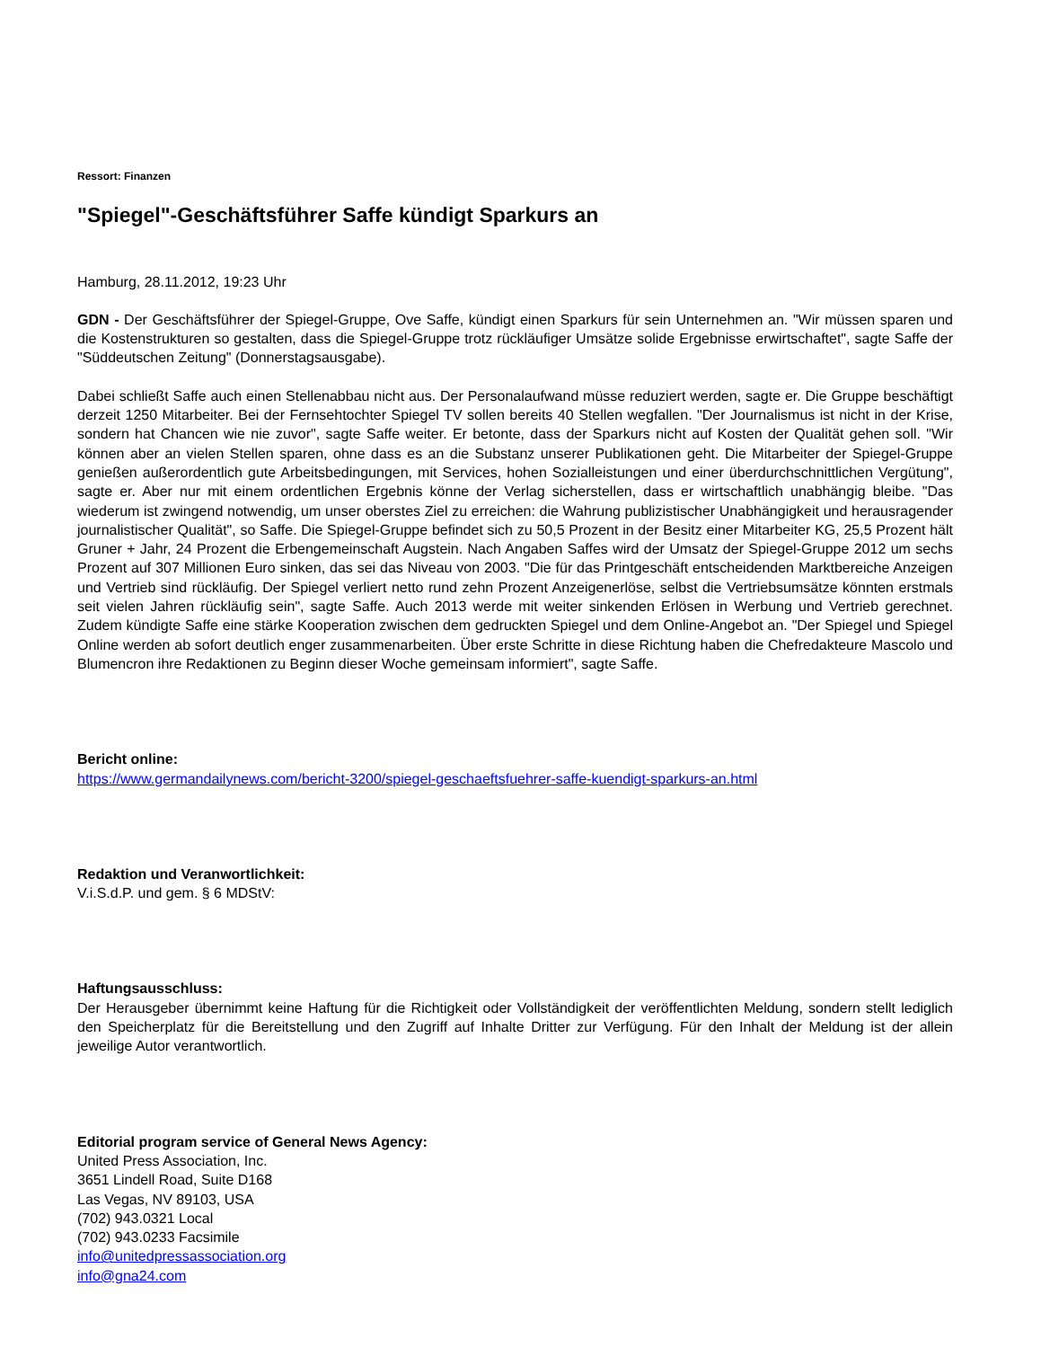Ressort: Finanzen
"Spiegel"-Geschäftsführer Saffe kündigt Sparkurs an
Hamburg, 28.11.2012, 19:23 Uhr
GDN - Der Geschäftsführer der Spiegel-Gruppe, Ove Saffe, kündigt einen Sparkurs für sein Unternehmen an. "Wir müssen sparen und die Kostenstrukturen so gestalten, dass die Spiegel-Gruppe trotz rückläufiger Umsätze solide Ergebnisse erwirtschaftet", sagte Saffe der "Süddeutschen Zeitung" (Donnerstagsausgabe).
Dabei schließt Saffe auch einen Stellenabbau nicht aus. Der Personalaufwand müsse reduziert werden, sagte er. Die Gruppe beschäftigt derzeit 1250 Mitarbeiter. Bei der Fernsehtochter Spiegel TV sollen bereits 40 Stellen wegfallen. "Der Journalismus ist nicht in der Krise, sondern hat Chancen wie nie zuvor", sagte Saffe weiter. Er betonte, dass der Sparkurs nicht auf Kosten der Qualität gehen soll. "Wir können aber an vielen Stellen sparen, ohne dass es an die Substanz unserer Publikationen geht. Die Mitarbeiter der Spiegel-Gruppe genießen außerordentlich gute Arbeitsbedingungen, mit Services, hohen Sozialleistungen und einer überdurchschnittlichen Vergütung", sagte er. Aber nur mit einem ordentlichen Ergebnis könne der Verlag sicherstellen, dass er wirtschaftlich unabhängig bleibe. "Das wiederum ist zwingend notwendig, um unser oberstes Ziel zu erreichen: die Wahrung publizistischer Unabhängigkeit und herausragender journalistischer Qualität", so Saffe. Die Spiegel-Gruppe befindet sich zu 50,5 Prozent in der Besitz einer Mitarbeiter KG, 25,5 Prozent hält Gruner + Jahr, 24 Prozent die Erbengemeinschaft Augstein. Nach Angaben Saffes wird der Umsatz der Spiegel-Gruppe 2012 um sechs Prozent auf 307 Millionen Euro sinken, das sei das Niveau von 2003. "Die für das Printgeschäft entscheidenden Marktbereiche Anzeigen und Vertrieb sind rückläufig. Der Spiegel verliert netto rund zehn Prozent Anzeigenerlöse, selbst die Vertriebsumsätze könnten erstmals seit vielen Jahren rückläufig sein", sagte Saffe. Auch 2013 werde mit weiter sinkenden Erlösen in Werbung und Vertrieb gerechnet. Zudem kündigte Saffe eine stärke Kooperation zwischen dem gedruckten Spiegel und dem Online-Angebot an. "Der Spiegel und Spiegel Online werden ab sofort deutlich enger zusammenarbeiten. Über erste Schritte in diese Richtung haben die Chefredakteure Mascolo und Blumencron ihre Redaktionen zu Beginn dieser Woche gemeinsam informiert", sagte Saffe.
Bericht online:
https://www.germandailynews.com/bericht-3200/spiegel-geschaeftsfuehrer-saffe-kuendigt-sparkurs-an.html
Redaktion und Veranwortlichkeit:
V.i.S.d.P. und gem. § 6 MDStV:
Haftungsausschluss:
Der Herausgeber übernimmt keine Haftung für die Richtigkeit oder Vollständigkeit der veröffentlichten Meldung, sondern stellt lediglich den Speicherplatz für die Bereitstellung und den Zugriff auf Inhalte Dritter zur Verfügung. Für den Inhalt der Meldung ist der allein jeweilige Autor verantwortlich.
Editorial program service of General News Agency:
United Press Association, Inc.
3651 Lindell Road, Suite D168
Las Vegas, NV 89103, USA
(702) 943.0321 Local
(702) 943.0233 Facsimile
info@unitedpressassociation.org
info@gna24.com